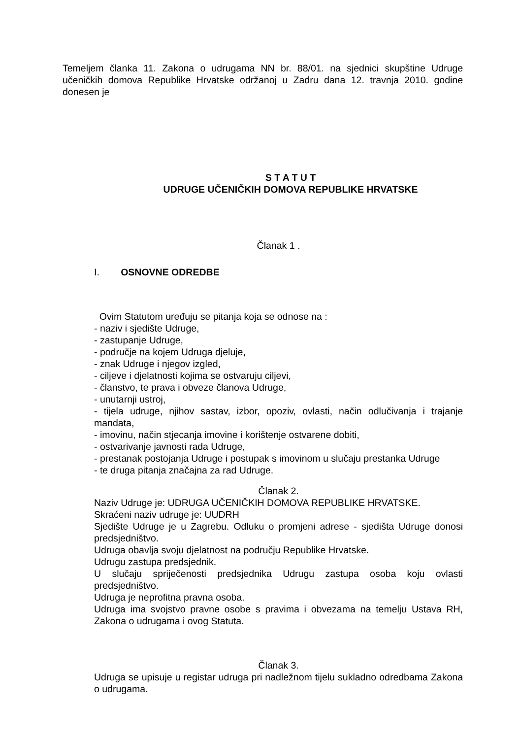Temeljem članka 11. Zakona o udrugama NN br. 88/01. na sjednici skupštine Udruge učeničkih domova Republike Hrvatske održanoj u Zadru dana 12. travnja 2010. godine donesen je
S T A T U T
UDRUGE UČENIČKIH DOMOVA REPUBLIKE HRVATSKE
Članak 1 .
I. OSNOVNE ODREDBE
Ovim Statutom uređuju se pitanja koja se odnose na :
- naziv i sjedište Udruge,
- zastupanje Udruge,
- područje na kojem Udruga djeluje,
- znak Udruge i njegov izgled,
- ciljeve i djelatnosti kojima se ostvaruju ciljevi,
- članstvo, te prava i obveze članova Udruge,
- unutarnji ustroj,
- tijela udruge, njihov sastav, izbor, opoziv, ovlasti, način odlučivanja i trajanje mandata,
- imovinu, način stjecanja imovine i korištenje ostvarene dobiti,
- ostvarivanje javnosti rada Udruge,
- prestanak postojanja Udruge i postupak s imovinom u slučaju prestanka Udruge
- te druga pitanja značajna za rad Udruge.
Članak 2.
Naziv Udruge je: UDRUGA UČENIČKIH DOMOVA REPUBLIKE HRVATSKE.
Skraćeni naziv udruge je: UUDRH
Sjedište Udruge je u Zagrebu. Odluku o promjeni adrese - sjedišta Udruge donosi predsjedništvo.
Udruga obavlja svoju djelatnost na području Republike Hrvatske.
Udrugu zastupa predsjednik.
U slučaju spriječenosti predsjednika Udrugu zastupa osoba koju ovlasti predsjedništvo.
Udruga je neprofitna pravna osoba.
Udruga ima svojstvo pravne osobe s pravima i obvezama na temelju Ustava RH, Zakona o udrugama i ovog Statuta.
Članak 3.
Udruga se upisuje u registar udruga pri nadležnom tijelu sukladno odredbama Zakona o udrugama.